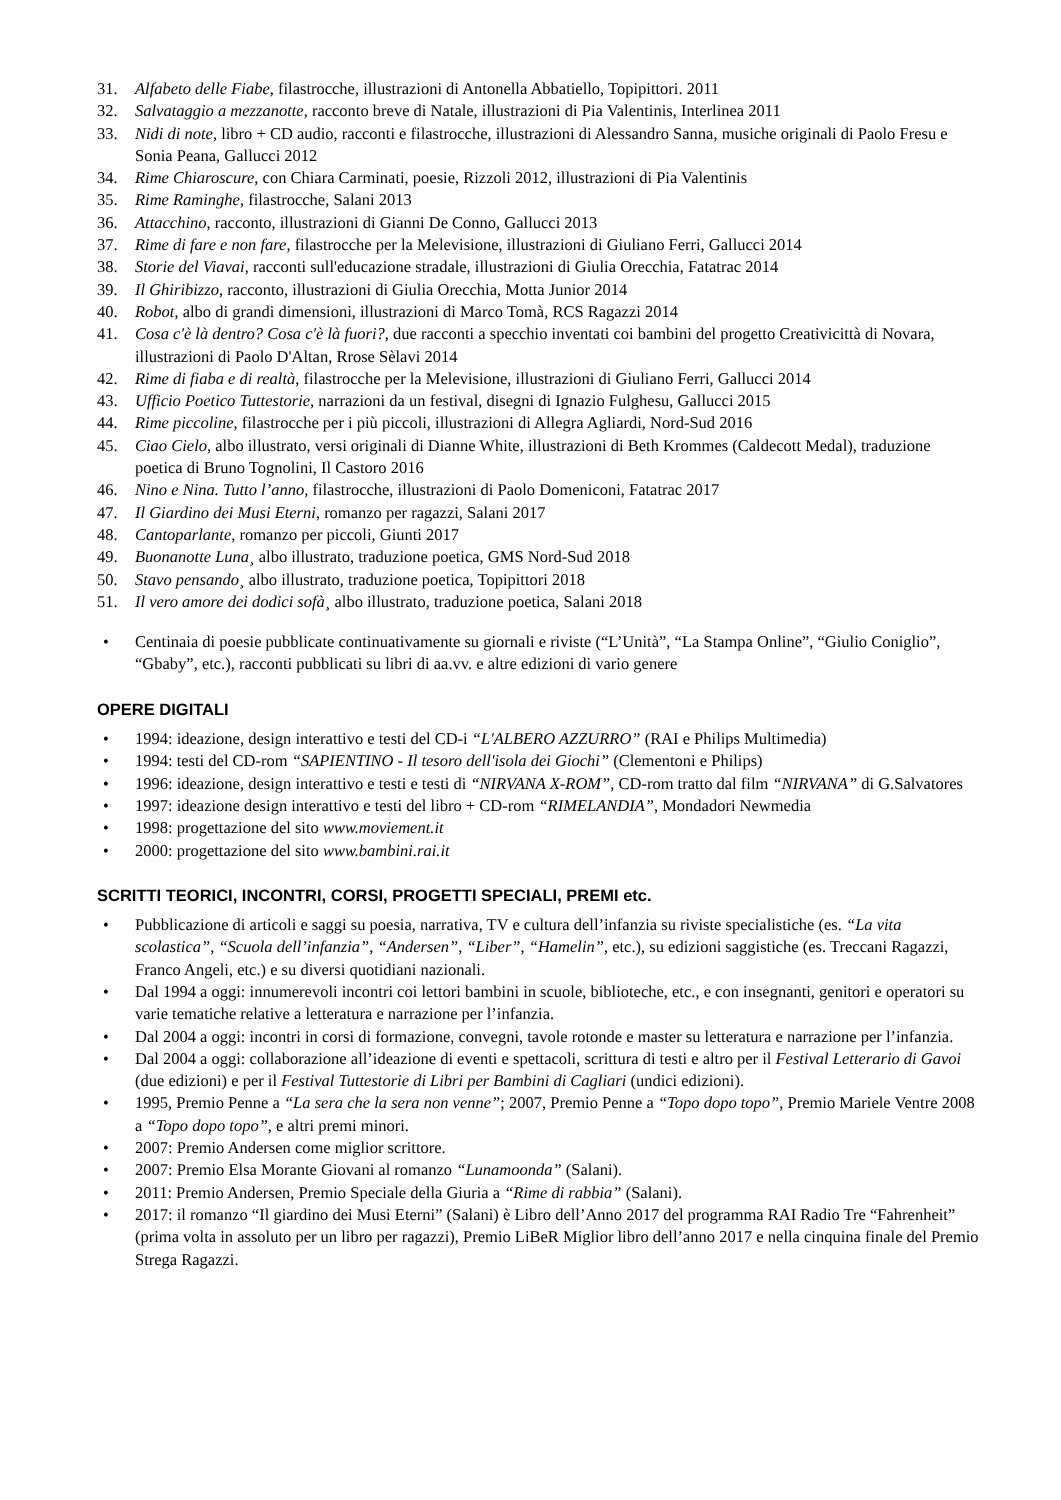31. Alfabeto delle Fiabe, filastrocche, illustrazioni di Antonella Abbatiello, Topipittori. 2011
32. Salvataggio a mezzanotte, racconto breve di Natale, illustrazioni di Pia Valentinis, Interlinea 2011
33. Nidi di note, libro + CD audio, racconti e filastrocche, illustrazioni di Alessandro Sanna, musiche originali di Paolo Fresu e Sonia Peana, Gallucci 2012
34. Rime Chiaroscure, con Chiara Carminati, poesie, Rizzoli 2012, illustrazioni di Pia Valentinis
35. Rime Raminghe, filastrocche, Salani 2013
36. Attacchino, racconto, illustrazioni di Gianni De Conno, Gallucci 2013
37. Rime di fare e non fare, filastrocche per la Melevisione, illustrazioni di Giuliano Ferri, Gallucci 2014
38. Storie del Viavai, racconti sull'educazione stradale, illustrazioni di Giulia Orecchia, Fatatrac 2014
39. Il Ghiribizzo, racconto, illustrazioni di Giulia Orecchia, Motta Junior 2014
40. Robot, albo di grandi dimensioni, illustrazioni di Marco Tomà, RCS Ragazzi 2014
41. Cosa c'è là dentro? Cosa c'è là fuori?, due racconti a specchio inventati coi bambini del progetto Creativicittà di Novara, illustrazioni di Paolo D'Altan, Rrose Sèlavi 2014
42. Rime di fiaba e di realtà, filastrocche per la Melevisione, illustrazioni di Giuliano Ferri, Gallucci 2014
43. Ufficio Poetico Tuttestorie, narrazioni da un festival, disegni di Ignazio Fulghesu, Gallucci 2015
44. Rime piccoline, filastrocche per i più piccoli, illustrazioni di Allegra Agliardi, Nord-Sud 2016
45. Ciao Cielo, albo illustrato, versi originali di Dianne White, illustrazioni di Beth Krommes (Caldecott Medal), traduzione poetica di Bruno Tognolini, Il Castoro 2016
46. Nino e Nina. Tutto l’anno, filastrocche, illustrazioni di Paolo Domeniconi, Fatatrac 2017
47. Il Giardino dei Musi Eterni, romanzo per ragazzi, Salani 2017
48. Cantoparlante, romanzo per piccoli, Giunti 2017
49. Buonanotte Luna¸ albo illustrato, traduzione poetica, GMS Nord-Sud 2018
50. Stavo pensando¸ albo illustrato, traduzione poetica, Topipittori 2018
51. Il vero amore dei dodici sofà¸ albo illustrato, traduzione poetica, Salani 2018
• Centinaia di poesie pubblicate continuativamente su giornali e riviste (“L’Unità”, “La Stampa Online”, “Giulio Coniglio”, “Gbaby”, etc.), racconti pubblicati su libri di aa.vv. e altre edizioni di vario genere
OPERE DIGITALI
• 1994: ideazione, design interattivo e testi del CD-i “L'ALBERO AZZURRO” (RAI e Philips Multimedia)
• 1994: testi del CD-rom “SAPIENTINO - Il tesoro dell'isola dei Giochi” (Clementoni e Philips)
• 1996: ideazione, design interattivo e testi e testi di “NIRVANA X-ROM”, CD-rom tratto dal film “NIRVANA” di G.Salvatores
• 1997: ideazione design interattivo e testi del libro + CD-rom “RIMELANDIA”, Mondadori Newmedia
• 1998: progettazione del sito www.moviement.it
• 2000: progettazione del sito www.bambini.rai.it
SCRITTI TEORICI, INCONTRI, CORSI, PROGETTI SPECIALI, PREMI etc.
• Pubblicazione di articoli e saggi su poesia, narrativa, TV e cultura dell’infanzia su riviste specialistiche (es. “La vita scolastica”, “Scuola dell’infanzia”, “Andersen”, “Liber”, “Hamelin”, etc.), su edizioni saggistiche (es. Treccani Ragazzi, Franco Angeli, etc.) e su diversi quotidiani nazionali.
• Dal 1994 a oggi: innumerevoli incontri coi lettori bambini in scuole, biblioteche, etc., e con insegnanti, genitori e operatori su varie tematiche relative a letteratura e narrazione per l’infanzia.
• Dal 2004 a oggi: incontri in corsi di formazione, convegni, tavole rotonde e master su letteratura e narrazione per l’infanzia.
• Dal 2004 a oggi: collaborazione all’ideazione di eventi e spettacoli, scrittura di testi e altro per il Festival Letterario di Gavoi (due edizioni) e per il Festival Tuttestorie di Libri per Bambini di Cagliari (undici edizioni).
• 1995, Premio Penne a “La sera che la sera non venne”; 2007, Premio Penne a “Topo dopo topo”, Premio Mariele Ventre 2008 a “Topo dopo topo”, e altri premi minori.
• 2007: Premio Andersen come miglior scrittore.
• 2007: Premio Elsa Morante Giovani al romanzo “Lunamoonda” (Salani).
• 2011: Premio Andersen, Premio Speciale della Giuria a “Rime di rabbia” (Salani).
• 2017: il romanzo “Il giardino dei Musi Eterni” (Salani) è Libro dell’Anno 2017 del programma RAI Radio Tre “Fahrenheit” (prima volta in assoluto per un libro per ragazzi), Premio LiBeR Miglior libro dell’anno 2017 e nella cinquina finale del Premio Strega Ragazzi.